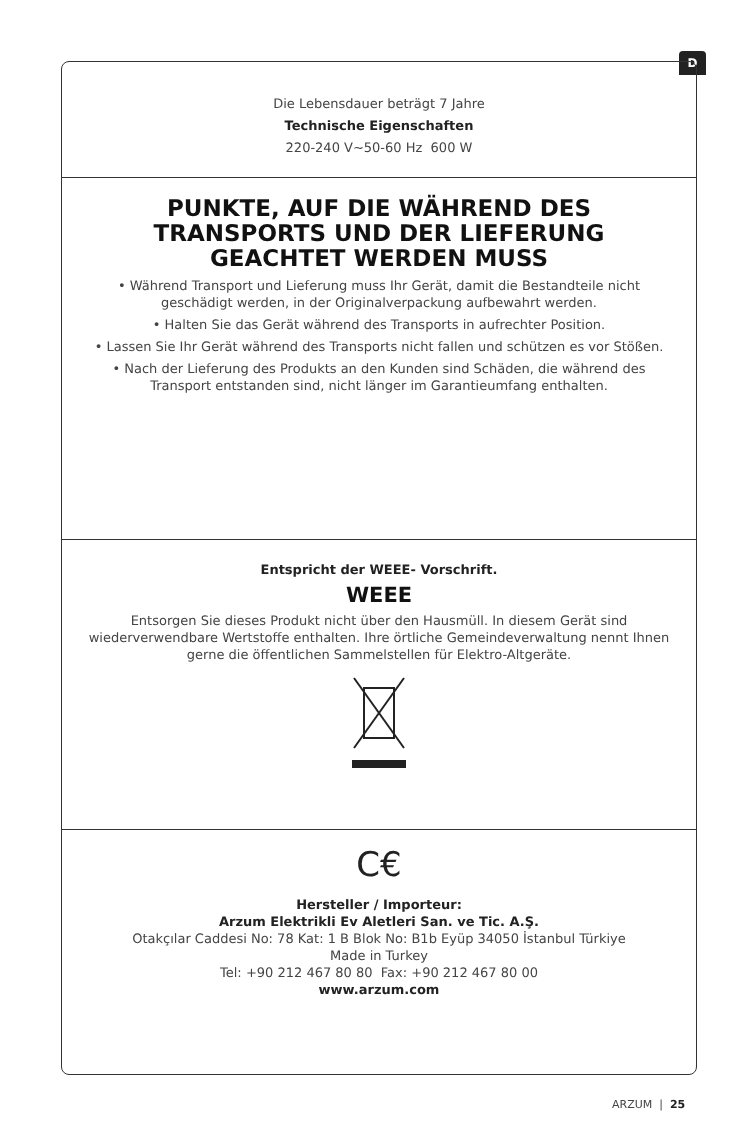D
Die Lebensdauer beträgt 7 Jahre
Technische Eigenschaften
220-240 V~50-60 Hz 600 W
PUNKTE, AUF DIE WÄHREND DES TRANSPORTS UND DER LIEFERUNG GEACHTET WERDEN MUSS
• Während Transport und Lieferung muss Ihr Gerät, damit die Bestandteile nicht geschädigt werden, in der Originalverpackung aufbewahrt werden.
• Halten Sie das Gerät während des Transports in aufrechter Position.
• Lassen Sie Ihr Gerät während des Transports nicht fallen und schützen es vor Stößen.
• Nach der Lieferung des Produkts an den Kunden sind Schäden, die während des Transport entstanden sind, nicht länger im Garantieumfang enthalten.
Entspricht der WEEE- Vorschrift.
WEEE
Entsorgen Sie dieses Produkt nicht über den Hausmüll. In diesem Gerät sind wiederverwendbare Wertstoffe enthalten. Ihre örtliche Gemeindeverwaltung nennt Ihnen gerne die öffentlichen Sammelstellen für Elektro-Altgeräte.
C€
Hersteller / Importeur:
Arzum Elektrikli Ev Aletleri San. ve Tic. A.Ş.
Otakçılar Caddesi No: 78 Kat: 1 B Blok No: B1b Eyüp 34050 İstanbul Türkiye
Made in Turkey
Tel: +90 212 467 80 80 Fax: +90 212 467 80 00
www.arzum.com
ARZUM | 25